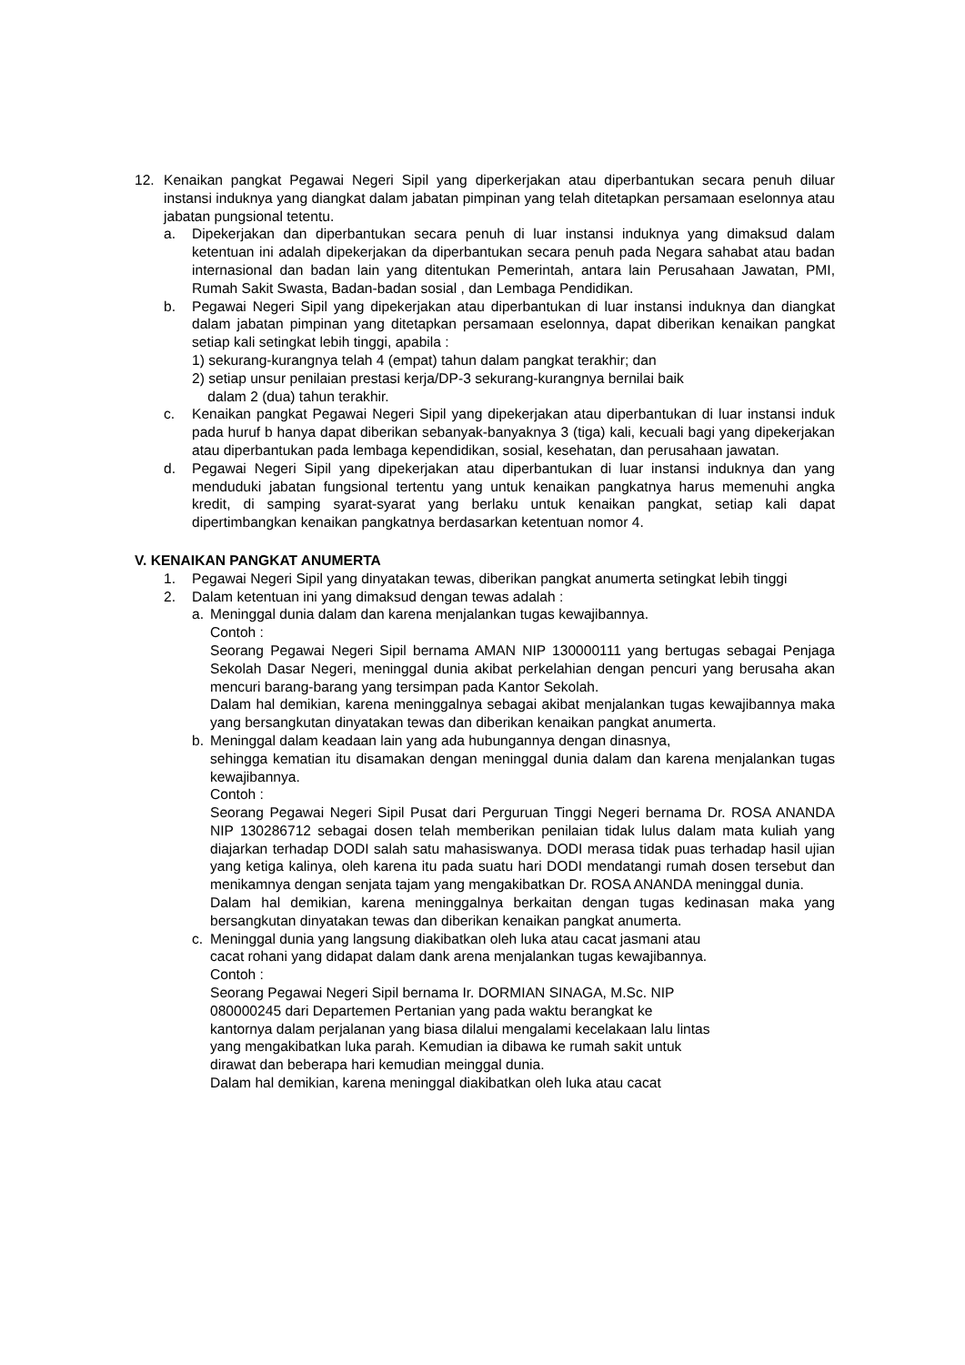12. Kenaikan pangkat Pegawai Negeri Sipil yang diperkerjakan atau diperbantukan secara penuh diluar instansi induknya yang diangkat dalam jabatan pimpinan yang telah ditetapkan persamaan eselonnya atau jabatan pungsional tetentu.
a. Dipekerjakan dan diperbantukan secara penuh di luar instansi induknya yang dimaksud dalam ketentuan ini adalah dipekerjakan da diperbantukan secara penuh pada Negara sahabat atau badan internasional dan badan lain yang ditentukan Pemerintah, antara lain Perusahaan Jawatan, PMI, Rumah Sakit Swasta, Badan-badan sosial , dan Lembaga Pendidikan.
b. Pegawai Negeri Sipil yang dipekerjakan atau diperbantukan di luar instansi induknya dan diangkat dalam jabatan pimpinan yang ditetapkan persamaan eselonnya, dapat diberikan kenaikan pangkat setiap kali setingkat lebih tinggi, apabila :
1) sekurang-kurangnya telah 4 (empat) tahun dalam pangkat terakhir; dan
2) setiap unsur penilaian prestasi kerja/DP-3 sekurang-kurangnya bernilai baik
dalam 2 (dua) tahun terakhir.
c. Kenaikan pangkat Pegawai Negeri Sipil yang dipekerjakan atau diperbantukan di luar instansi induk pada huruf b hanya dapat diberikan sebanyak-banyaknya 3 (tiga) kali, kecuali bagi yang dipekerjakan atau diperbantukan pada lembaga kependidikan, sosial, kesehatan, dan perusahaan jawatan.
d. Pegawai Negeri Sipil yang dipekerjakan atau diperbantukan di luar instansi induknya dan yang menduduki jabatan fungsional tertentu yang untuk kenaikan pangkatnya harus memenuhi angka kredit, di samping syarat-syarat yang berlaku untuk kenaikan pangkat, setiap kali dapat dipertimbangkan kenaikan pangkatnya berdasarkan ketentuan nomor 4.
V. KENAIKAN PANGKAT ANUMERTA
1. Pegawai Negeri Sipil yang dinyatakan tewas, diberikan pangkat anumerta setingkat lebih tinggi
2. Dalam ketentuan ini yang dimaksud dengan tewas adalah :
a. Meninggal dunia dalam dan karena menjalankan tugas kewajibannya.
Contoh :
Seorang Pegawai Negeri Sipil bernama AMAN NIP 130000111 yang bertugas sebagai Penjaga Sekolah Dasar Negeri, meninggal dunia akibat perkelahian dengan pencuri yang berusaha akan mencuri barang-barang yang tersimpan pada Kantor Sekolah.
Dalam hal demikian, karena meninggalnya sebagai akibat menjalankan tugas kewajibannya maka yang bersangkutan dinyatakan tewas dan diberikan kenaikan pangkat anumerta.
b. Meninggal dalam keadaan lain yang ada hubungannya dengan dinasnya,
sehingga kematian itu disamakan dengan meninggal dunia dalam dan karena menjalankan tugas kewajibannya.
Contoh :
Seorang Pegawai Negeri Sipil Pusat dari Perguruan Tinggi Negeri bernama Dr. ROSA ANANDA NIP 130286712 sebagai dosen telah memberikan penilaian tidak lulus dalam mata kuliah yang diajarkan terhadap DODI salah satu mahasiswanya. DODI merasa tidak puas terhadap hasil ujian yang ketiga kalinya, oleh karena itu pada suatu hari DODI mendatangi rumah dosen tersebut dan menikamnya dengan senjata tajam yang mengakibatkan Dr. ROSA ANANDA meninggal dunia.
Dalam hal demikian, karena meninggalnya berkaitan dengan tugas kedinasan maka yang bersangkutan dinyatakan tewas dan diberikan kenaikan pangkat anumerta.
c. Meninggal dunia yang langsung diakibatkan oleh luka atau cacat jasmani atau
cacat rohani yang didapat dalam dank arena menjalankan tugas kewajibannya.
Contoh :
Seorang Pegawai Negeri Sipil bernama Ir. DORMIAN SINAGA, M.Sc. NIP
080000245 dari Departemen Pertanian yang pada waktu berangkat ke
kantornya dalam perjalanan yang biasa dilalui mengalami kecelakaan lalu lintas
yang mengakibatkan luka parah. Kemudian ia dibawa ke rumah sakit untuk
dirawat dan beberapa hari kemudian meinggal dunia.
Dalam hal demikian, karena meninggal diakibatkan oleh luka atau cacat